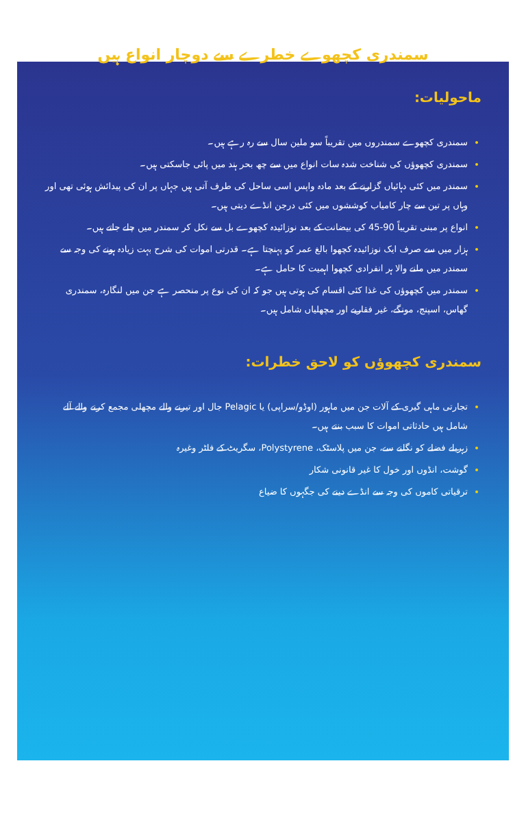سمندری کچھوے خطرے سے دوچار انواع ہیں
ماحولیات:
سمندری کچھوے سمندروں میں تقریباً سو ملین سال سے رہ رہے ہیں۔
سمندری کچھوؤں کی شناخت شدہ سات انواع میں سے چھ بحر ہند میں پائی جاسکتی ہیں۔
سمندر میں کئی دہائیاں گزارنے کے بعد مادہ واپس اسی ساحل کی طرف آتی ہیں جہاں پر ان کی پیدائش ہوئی تھی اور وہاں پر تین سے چار کامیاب کوششوں میں کئی درجن انڈے دیتی ہیں۔
انواع پر مبنی تقریباً 90-45 کی بیضانت کے بعد نوزائیدہ کچھوے بل سے نکل کر سمندر میں چلے جاتے ہیں۔
ہزار میں سے صرف ایک نوزائیدہ کچھوا بالغ عمر کو پہنچتا ہے۔ قدرتی اموات کی شرح بہت زیادہ ہونے کی وجہ سے سمندر میں ملنے والا ہر انفرادی کچھوا اہمیت کا حامل ہے۔
سمندر میں کچھوؤں کی غذا کئی اقسام کی ہوتی ہیں جو کہ ان کی نوع پر منحصر ہے جن میں لنگارہ، سمندری گھاس، اسپنج، مونگے، غیر فقاریے اور مچھلیاں شامل ہیں۔
سمندری کچھوؤں کو لاحق خطرات:
تجارتی ماہی گیری کے آلات جن میں ماہور (اوڈو/سراپی) یا Pelagic جال اور تیرنے والے مچھلی مجمع کرنے والے آلے شامل ہیں حادثاتی اموات کا سبب بنتے ہیں۔
زہریلے فضلے کو نگلنے سے، جن میں پلاسٹک، Polystyrene، سگریٹ کے فلٹر وغیرہ
گوشت، انڈوں اور خول کا غیر قانونی شکار
ترقیاتی کاموں کی وجہ سے انڈے دینے کی جگہوں کا ضیاع